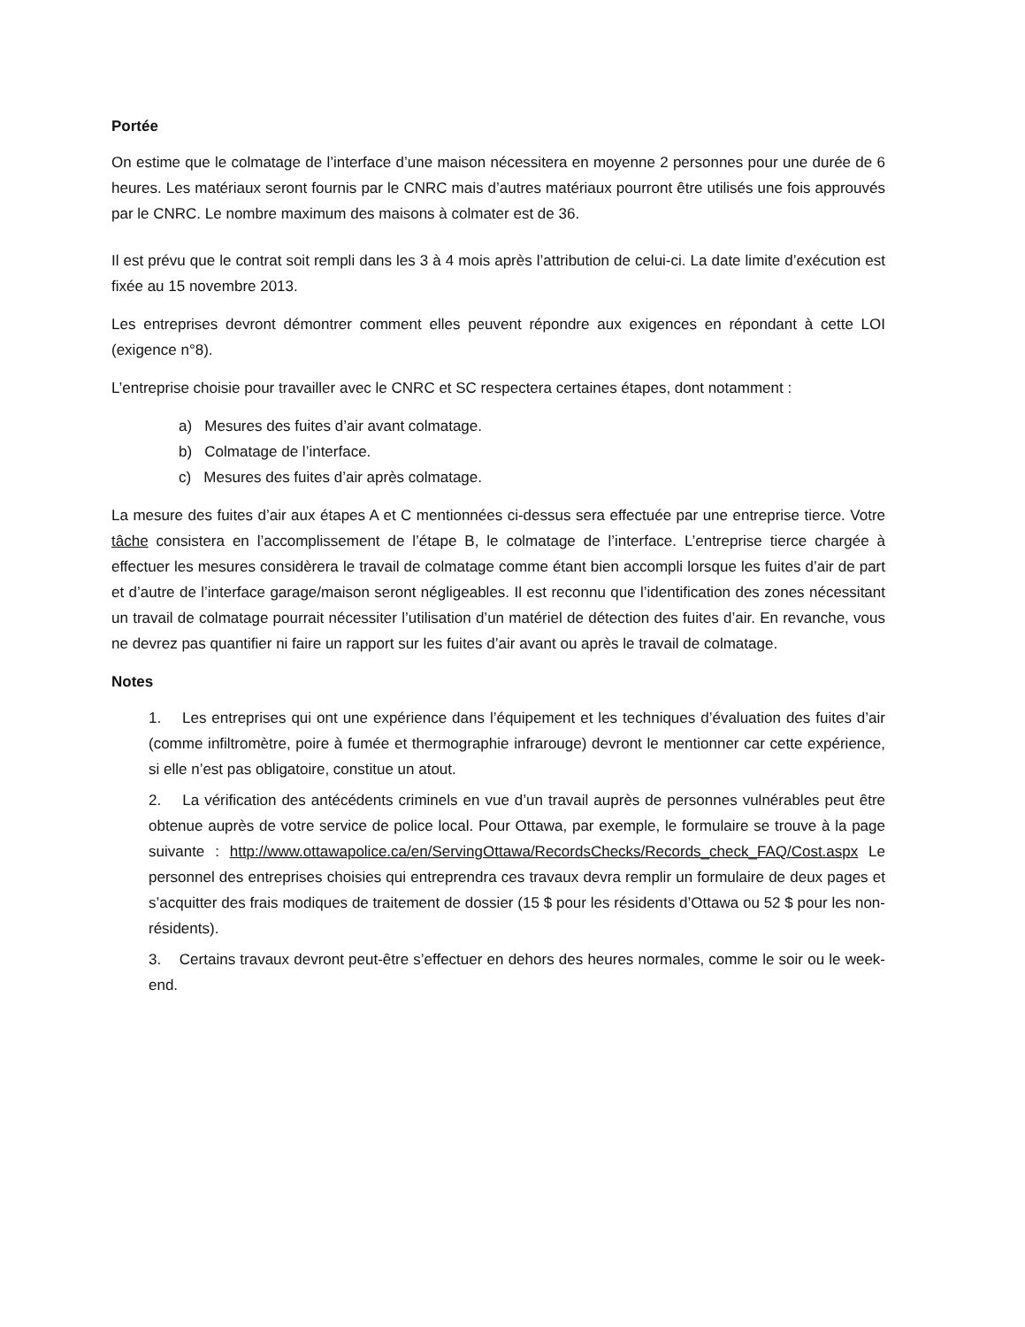Portée
On estime que le colmatage de l’interface d’une maison nécessitera en moyenne 2 personnes pour une durée de 6 heures. Les matériaux seront fournis par le CNRC mais d’autres matériaux pourront être utilisés une fois approuvés par le CNRC. Le nombre maximum des maisons à colmater est de 36.
Il est prévu que le contrat soit rempli dans les 3 à 4 mois après l’attribution de celui-ci. La date limite d’exécution est fixée au 15 novembre 2013.
Les entreprises devront démontrer comment elles peuvent répondre aux exigences en répondant à cette LOI (exigence n°8).
L’entreprise choisie pour travailler avec le CNRC et SC respectera certaines étapes, dont notamment :
a) Mesures des fuites d’air avant colmatage.
b) Colmatage de l’interface.
c) Mesures des fuites d’air après colmatage.
La mesure des fuites d’air aux étapes A et C mentionnées ci-dessus sera effectuée par une entreprise tierce. Votre tâche consistera en l’accomplissement de l’étape B, le colmatage de l’interface. L’entreprise tierce chargée à effectuer les mesures considèrera le travail de colmatage comme étant bien accompli lorsque les fuites d’air de part et d’autre de l’interface garage/maison seront négligeables. Il est reconnu que l’identification des zones nécessitant un travail de colmatage pourrait nécessiter l’utilisation d’un matériel de détection des fuites d’air. En revanche, vous ne devrez pas quantifier ni faire un rapport sur les fuites d’air avant ou après le travail de colmatage.
Notes
1. Les entreprises qui ont une expérience dans l’équipement et les techniques d’évaluation des fuites d’air (comme infiltromètre, poire à fumée et thermographie infrarouge) devront le mentionner car cette expérience, si elle n’est pas obligatoire, constitue un atout.
2. La vérification des antécédents criminels en vue d’un travail auprès de personnes vulnérables peut être obtenue auprès de votre service de police local. Pour Ottawa, par exemple, le formulaire se trouve à la page suivante : http://www.ottawapolice.ca/en/ServingOttawa/RecordsChecks/Records_check_FAQ/Cost.aspx Le personnel des entreprises choisies qui entreprendra ces travaux devra remplir un formulaire de deux pages et s’acquitter des frais modiques de traitement de dossier (15 $ pour les résidents d’Ottawa ou 52 $ pour les non-résidents).
3. Certains travaux devront peut-être s’effectuer en dehors des heures normales, comme le soir ou le week-end.